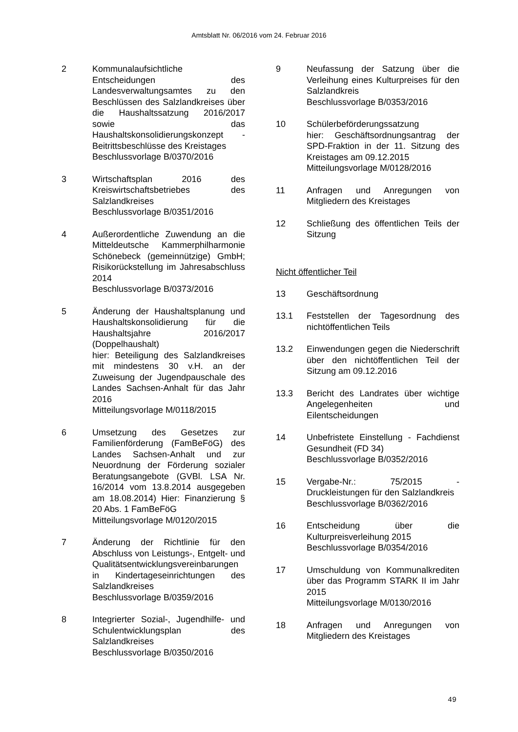Amtsblatt Nr. 06/2016 vom 24. Februar 2016
2 Kommunalaufsichtliche Entscheidungen des Landesverwaltungsamtes zu den Beschlüssen des Salzlandkreises über die Haushaltssatzung 2016/2017 sowie das Haushaltskonsolidierungskonzept - Beitrittsbeschlüsse des Kreistages
Beschlussvorlage B/0370/2016
3 Wirtschaftsplan 2016 des Kreiswirtschaftsbetriebes des Salzlandkreises
Beschlussvorlage B/0351/2016
4 Außerordentliche Zuwendung an die Mitteldeutsche Kammerphilharmonie Schönebeck (gemeinnützige) GmbH; Risikorückstellung im Jahresabschluss 2014
Beschlussvorlage B/0373/2016
5 Änderung der Haushaltsplanung und Haushaltskonsolidierung für die Haushaltsjahre 2016/2017 (Doppelhaushalt)
hier: Beteiligung des Salzlandkreises mit mindestens 30 v.H. an der Zuweisung der Jugendpauschale des Landes Sachsen-Anhalt für das Jahr 2016
Mitteilungsvorlage M/0118/2015
6 Umsetzung des Gesetzes zur Familienförderung (FamBeFöG) des Landes Sachsen-Anhalt und zur Neuordnung der Förderung sozialer Beratungsangebote (GVBl. LSA Nr. 16/2014 vom 13.8.2014 ausgegeben am 18.08.2014) Hier: Finanzierung § 20 Abs. 1 FamBeFöG
Mitteilungsvorlage M/0120/2015
7 Änderung der Richtlinie für den Abschluss von Leistungs-, Entgelt- und Qualitätsentwicklungsvereinbarungen in Kindertageseinrichtungen des Salzlandkreises
Beschlussvorlage B/0359/2016
8 Integrierter Sozial-, Jugendhilfe- und Schulentwicklungsplan des Salzlandkreises
Beschlussvorlage B/0350/2016
9 Neufassung der Satzung über die Verleihung eines Kulturpreises für den Salzlandkreis
Beschlussvorlage B/0353/2016
10 Schülerbeförderungssatzung
hier: Geschäftsordnungsantrag der SPD-Fraktion in der 11. Sitzung des Kreistages am 09.12.2015
Mitteilungsvorlage M/0128/2016
11 Anfragen und Anregungen von Mitgliedern des Kreistages
12 Schließung des öffentlichen Teils der Sitzung
Nicht öffentlicher Teil
13 Geschäftsordnung
13.1 Feststellen der Tagesordnung des nichtöffentlichen Teils
13.2 Einwendungen gegen die Niederschrift über den nichtöffentlichen Teil der Sitzung am 09.12.2016
13.3 Bericht des Landrates über wichtige Angelegenheiten und Eilentscheidungen
14 Unbefristete Einstellung - Fachdienst Gesundheit (FD 34)
Beschlussvorlage B/0352/2016
15 Vergabe-Nr.: 75/2015 - Druckleistungen für den Salzlandkreis
Beschlussvorlage B/0362/2016
16 Entscheidung über die Kulturpreisverleihung 2015
Beschlussvorlage B/0354/2016
17 Umschuldung von Kommunalkrediten über das Programm STARK II im Jahr 2015
Mitteilungsvorlage M/0130/2016
18 Anfragen und Anregungen von Mitgliedern des Kreistages
49